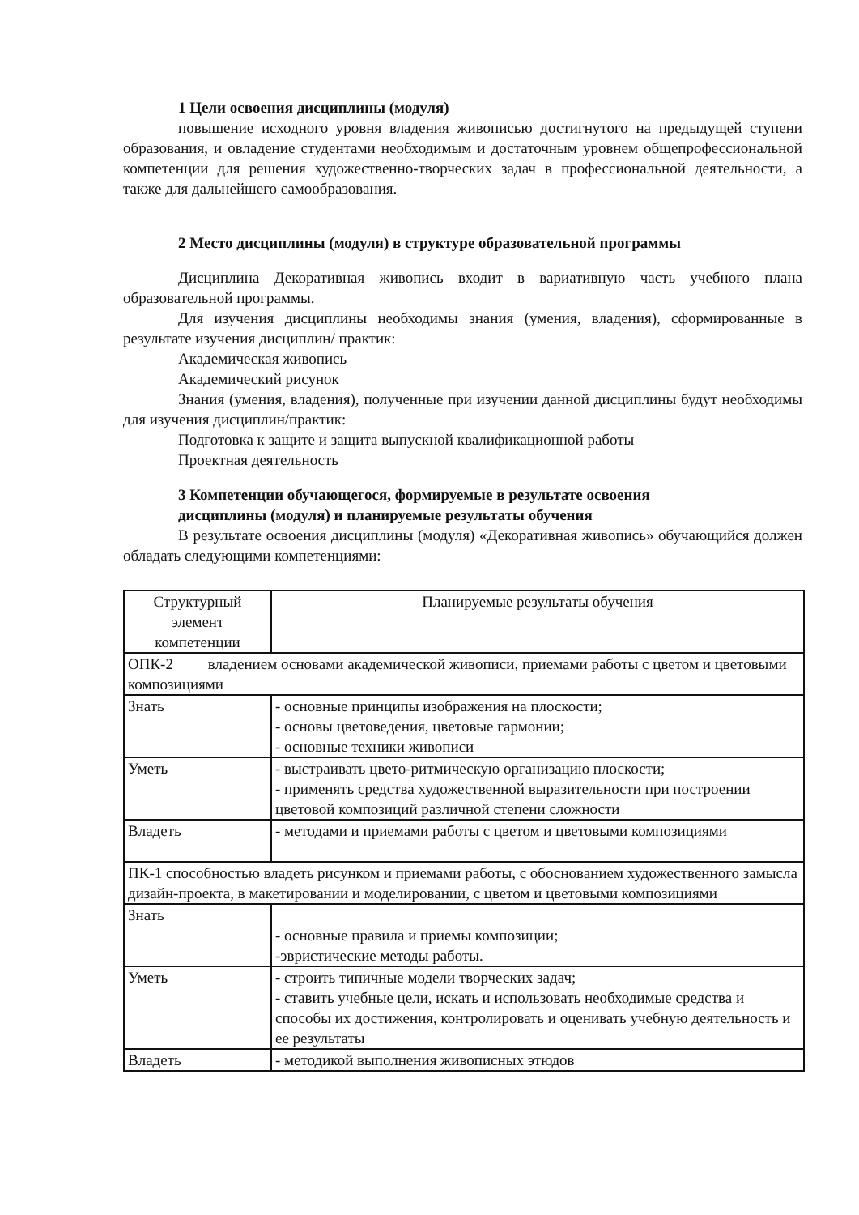1 Цели освоения дисциплины (модуля)
повышение исходного уровня владения живописью достигнутого на предыдущей ступени образования, и овладение студентами необходимым и достаточным уровнем общепрофессиональной компетенции для решения художественно-творческих задач в профессиональной деятельности, а также для дальнейшего самообразования.
2 Место дисциплины (модуля) в структуре образовательной программы
Дисциплина Декоративная живопись входит в вариативную часть учебного плана образовательной программы.
Для изучения дисциплины необходимы знания (умения, владения), сформированные в результате изучения дисциплин/ практик:
Академическая живопись
Академический рисунок
Знания (умения, владения), полученные при изучении данной дисциплины будут необходимы для изучения дисциплин/практик:
Подготовка к защите и защита выпускной квалификационной работы
Проектная деятельность
3 Компетенции обучающегося, формируемые в результате освоения
дисциплины (модуля) и планируемые результаты обучения
В результате освоения дисциплины (модуля) «Декоративная живопись» обучающийся должен обладать следующими компетенциями:
| Структурный элемент компетенции | Планируемые результаты обучения |
| ОПК-2 владением основами академической живописи, приемами работы с цветом и цветовыми композициями | |
| Знать | - основные принципы изображения на плоскости; - основы цветоведения, цветовые гармонии; - основные техники живописи |
| Уметь | - выстраивать цвето-ритмическую организацию плоскости; - применять средства художественной выразительности при построении цветовой композиций различной степени сложности |
| Владеть | - методами и приемами работы с цветом и цветовыми композициями |
| ПК-1 способностью владеть рисунком и приемами работы, с обоснованием художественного замысла дизайн-проекта, в макетировании и моделировании, с цветом и цветовыми композициями | |
| Знать | - основные правила и приемы композиции; -эвристические методы работы. |
| Уметь | - строить типичные модели творческих задач; - ставить учебные цели, искать и использовать необходимые средства и способы их достижения, контролировать и оценивать учебную деятельность и ее результаты |
| Владеть | - методикой выполнения живописных этюдов |